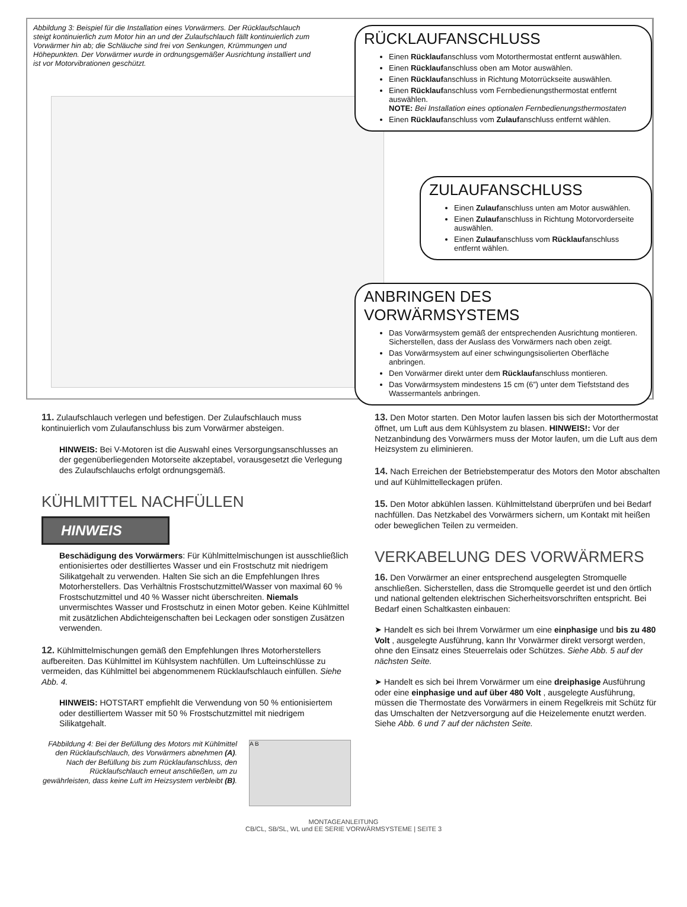Abbildung 3: Beispiel für die Installation eines Vorwärmers. Der Rücklaufschlauch steigt kontinuierlich zum Motor hin an und der Zulaufschlauch fällt kontinuierlich zum Vorwärmer hin ab; die Schläuche sind frei von Senkungen, Krümmungen und Höhepunkten. Der Vorwärmer wurde in ordnungsgemäßer Ausrichtung installiert und ist vor Motorvibrationen geschützt.
RÜCKLAUFANSCHLUSS
Einen Rücklaufanschluss vom Motorthermostat entfernt auswählen.
Einen Rücklaufanschluss oben am Motor auswählen.
Einen Rücklaufanschluss in Richtung Motorrückseite auswählen.
Einen Rücklaufanschluss vom Fernbedienungsthermostat entfernt auswählen.
NOTE: Bei Installation eines optionalen Fernbedienungsthermostaten
Einen Rücklaufanschluss vom Zulaufanschluss entfernt wählen.
ZULAUFANSCHLUSS
Einen Zulaufanschluss unten am Motor auswählen.
Einen Zulaufanschluss in Richtung Motorvorderseite auswählen.
Einen Zulaufanschluss vom Rücklaufanschluss entfernt wählen.
ANBRINGEN DES VORWÄRMSYSTEMS
Das Vorwärmsystem gemäß der entsprechenden Ausrichtung montieren. Sicherstellen, dass der Auslass des Vorwärmers nach oben zeigt.
Das Vorwärmsystem auf einer schwingungsisolierten Oberfläche anbringen.
Den Vorwärmer direkt unter dem Rücklaufanschluss montieren.
Das Vorwärmsystem mindestens 15 cm (6”) unter dem Tiefststand des Wassermantels anbringen.
11. Zulaufschlauch verlegen und befestigen. Der Zulaufschlauch muss kontinuierlich vom Zulaufanschluss bis zum Vorwärmer absteigen.
HINWEIS: Bei V-Motoren ist die Auswahl eines Versorgungsanschlusses an der gegenüberliegenden Motorseite akzeptabel, vorausgesetzt die Verlegung des Zulaufschlauchs erfolgt ordnungsgemäß.
KÜHLMITTEL NACHFÜLLEN
HINWEIS
Beschädigung des Vorwärmers: Für Kühlmittelmischungen ist ausschließlich entionisiertes oder destilliertes Wasser und ein Frostschutz mit niedrigem Silikatgehalt zu verwenden. Halten Sie sich an die Empfehlungen Ihres Motorherstellers. Das Verhältnis Frostschutzmittel/Wasser von maximal 60 % Frostschutzmittel und 40 % Wasser nicht überschreiten. Niemals unvermischtes Wasser und Frostschutz in einen Motor geben. Keine Kühlmittel mit zusätzlichen Abdichteigenschaften bei Leckagen oder sonstigen Zusätzen verwenden.
12. Kühlmittelmischungen gemäß den Empfehlungen Ihres Motorherstellers aufbereiten. Das Kühlmittel im Kühlsystem nachfüllen. Um Lufteinschlüsse zu vermeiden, das Kühlmittel bei abgenommenem Rücklaufschlauch einfüllen. Siehe Abb. 4.
HINWEIS: HOTSTART empfiehlt die Verwendung von 50 % entionisiertem oder destilliertem Wasser mit 50 % Frostschutzmittel mit niedrigem Silikatgehalt.
FAbbildung 4: Bei der Befüllung des Motors mit Kühlmittel den Rücklaufschlauch, des Vorwärmers abnehmen (A). Nach der Befüllung bis zum Rücklaufanschluss, den Rücklaufschlauch erneut anschließen, um zu gewährleisten, dass keine Luft im Heizsystem verbleibt (B).
A B
13. Den Motor starten. Den Motor laufen lassen bis sich der Motorthermostat öffnet, um Luft aus dem Kühlsystem zu blasen. HINWEIS!: Vor der Netzanbindung des Vorwärmers muss der Motor laufen, um die Luft aus dem Heizsystem zu eliminieren.
14. Nach Erreichen der Betriebstemperatur des Motors den Motor abschalten und auf Kühlmittelleckagen prüfen.
15. Den Motor abkühlen lassen. Kühlmittelstand überprüfen und bei Bedarf nachfüllen. Das Netzkabel des Vorwärmers sichern, um Kontakt mit heißen oder beweglichen Teilen zu vermeiden.
VERKABELUNG DES VORWÄRMERS
16. Den Vorwärmer an einer entsprechend ausgelegten Stromquelle anschließen. Sicherstellen, dass die Stromquelle geerdet ist und den örtlich und national geltenden elektrischen Sicherheitsvorschriften entspricht. Bei Bedarf einen Schaltkasten einbauen:
➤ Handelt es sich bei Ihrem Vorwärmer um eine einphasige und bis zu 480 Volt , ausgelegte Ausführung, kann Ihr Vorwärmer direkt versorgt werden, ohne den Einsatz eines Steuerrelais oder Schützes. Siehe Abb. 5 auf der nächsten Seite.
➤ Handelt es sich bei Ihrem Vorwärmer um eine dreiphasige Ausführung oder eine einphasige und auf über 480 Volt , ausgelegte Ausführung, müssen die Thermostate des Vorwärmers in einem Regelkreis mit Schütz für das Umschalten der Netzversorgung auf die Heizelemente enutzt werden. Siehe Abb. 6 und 7 auf der nächsten Seite.
MONTAGEANLEITUNG
CB/CL, SB/SL, WL und EE SERIE VORWÄRMSYSTEME | SEITE 3